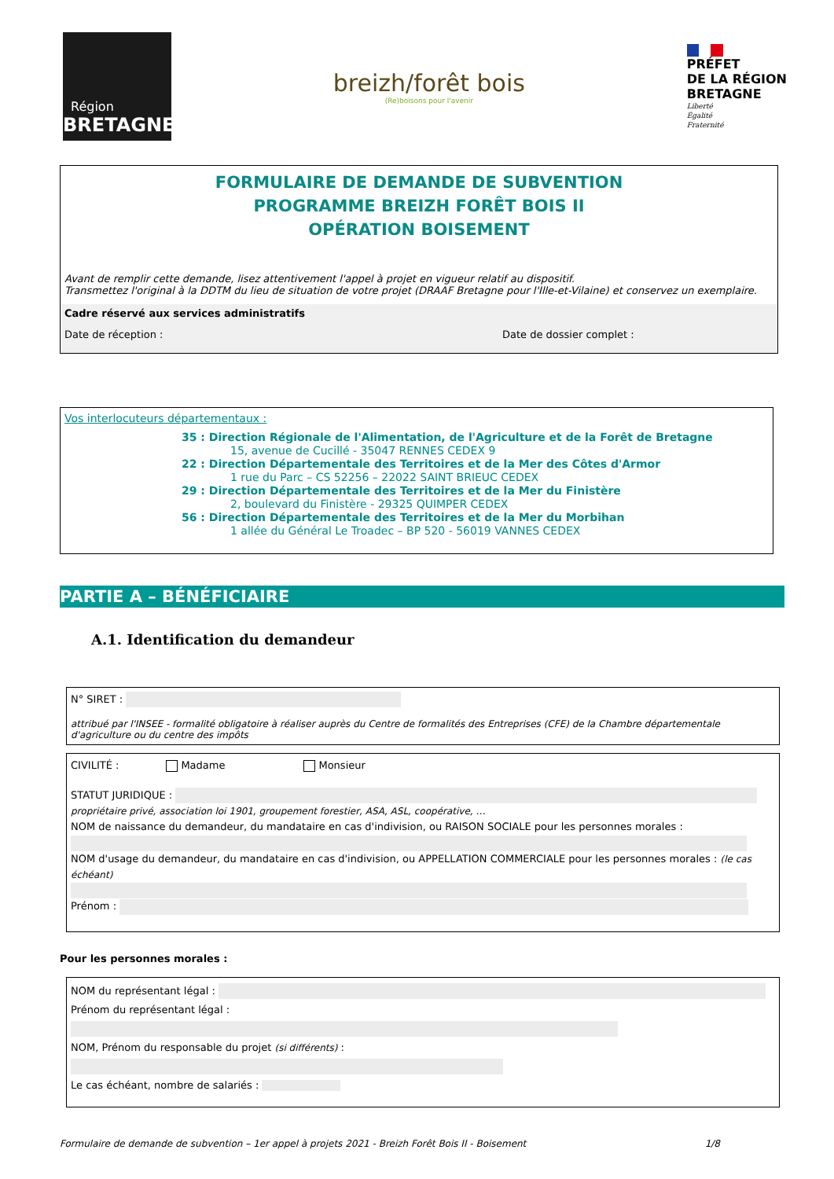Région
BRETAGNE
breizh/forêt bois
(Re)boisons pour l'avenir
PRÉFET
DE LA RÉGION
BRETAGNE
Liberté
Égalité
Fraternité
FORMULAIRE DE DEMANDE DE SUBVENTION
PROGRAMME BREIZH FORÊT BOIS II
OPÉRATION BOISEMENT
Avant de remplir cette demande, lisez attentivement l'appel à projet en vigueur relatif au dispositif.
Transmettez l'original à la DDTM du lieu de situation de votre projet (DRAAF Bretagne pour l'Ille-et-Vilaine) et conservez un exemplaire.
Cadre réservé aux services administratifs
Date de réception : Date de dossier complet :
Vos interlocuteurs départementaux :
35 : Direction Régionale de l'Alimentation, de l'Agriculture et de la Forêt de Bretagne
15, avenue de Cucillé - 35047 RENNES CEDEX 9
22 : Direction Départementale des Territoires et de la Mer des Côtes d'Armor
1 rue du Parc – CS 52256 – 22022 SAINT BRIEUC CEDEX
29 : Direction Départementale des Territoires et de la Mer du Finistère
2, boulevard du Finistère - 29325 QUIMPER CEDEX
56 : Direction Départementale des Territoires et de la Mer du Morbihan
1 allée du Général Le Troadec – BP 520 - 56019 VANNES CEDEX
PARTIE A – BÉNÉFICIAIRE
A.1. Identification du demandeur
N° SIRET :
attribué par l'INSEE - formalité obligatoire à réaliser auprès du Centre de formalités des Entreprises (CFE) de la Chambre départementale d'agriculture ou du centre des impôts
CIVILITÉ : Madame Monsieur
STATUT JURIDIQUE :
propriétaire privé, association loi 1901, groupement forestier, ASA, ASL, coopérative, …
NOM de naissance du demandeur, du mandataire en cas d'indivision, ou RAISON SOCIALE pour les personnes morales :
NOM d'usage du demandeur, du mandataire en cas d'indivision, ou APPELLATION COMMERCIALE pour les personnes morales : (le cas échéant)
Prénom :
Pour les personnes morales :
NOM du représentant légal :
Prénom du représentant légal :
NOM, Prénom du responsable du projet (si différents) :
Le cas échéant, nombre de salariés :
Formulaire de demande de subvention – 1er appel à projets 2021 - Breizh Forêt Bois II - Boisement 1/8